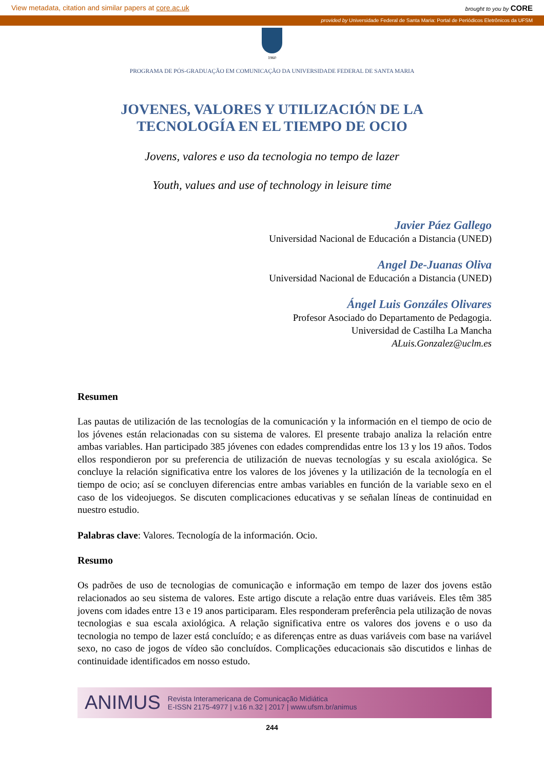View metadata, citation and similar papers at core.ac.uk brought to you by CORE
provided by Universidade Federal de Santa Maria: Portal de Periódicos Eletrônicos da UFSM
1960
PROGRAMA DE PÓS-GRADUAÇÃO EM COMUNICAÇÃO DA UNIVERSIDADE FEDERAL DE SANTA MARIA
JOVENES, VALORES Y UTILIZACIÓN DE LA
TECNOLOGÍA EN EL TIEMPO DE OCIO
Jovens, valores e uso da tecnologia no tempo de lazer
Youth, values and use of technology in leisure time
Javier Páez Gallego
Universidad Nacional de Educación a Distancia (UNED)
Angel De-Juanas Oliva
Universidad Nacional de Educación a Distancia (UNED)
Ángel Luis Gonzáles Olivares
Profesor Asociado do Departamento de Pedagogia.
Universidad de Castilha La Mancha
ALuis.Gonzalez@uclm.es
Resumen
Las pautas de utilización de las tecnologías de la comunicación y la información en el tiempo de ocio de los jóvenes están relacionadas con su sistema de valores. El presente trabajo analiza la relación entre ambas variables. Han participado 385 jóvenes con edades comprendidas entre los 13 y los 19 años. Todos ellos respondieron por su preferencia de utilización de nuevas tecnologías y su escala axiológica. Se concluye la relación significativa entre los valores de los jóvenes y la utilización de la tecnología en el tiempo de ocio; así se concluyen diferencias entre ambas variables en función de la variable sexo en el caso de los videojuegos. Se discuten complicaciones educativas y se señalan líneas de continuidad en nuestro estudio.
Palabras clave: Valores. Tecnología de la información. Ocio.
Resumo
Os padrões de uso de tecnologias de comunicação e informação em tempo de lazer dos jovens estão relacionados ao seu sistema de valores. Este artigo discute a relação entre duas variáveis. Eles têm 385 jovens com idades entre 13 e 19 anos participaram. Eles responderam preferência pela utilização de novas tecnologias e sua escala axiológica. A relação significativa entre os valores dos jovens e o uso da tecnologia no tempo de lazer está concluído; e as diferenças entre as duas variáveis com base na variável sexo, no caso de jogos de vídeo são concluídos. Complicações educacionais são discutidos e linhas de continuidade identificados em nosso estudo.
ANIMUS Revista Interamericana de Comunicação Midiática
E-ISSN 2175-4977 | v.16 n.32 | 2017 | www.ufsm.br/animus
244